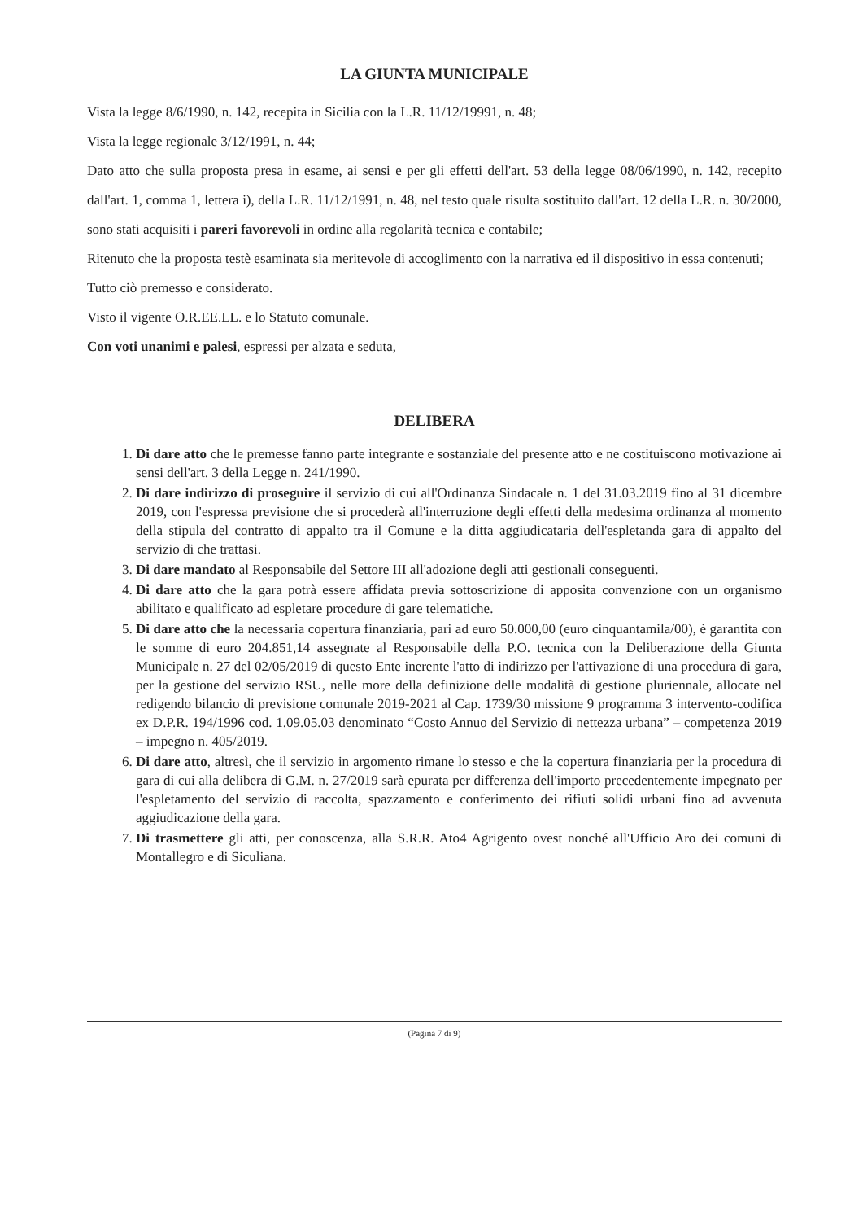LA GIUNTA MUNICIPALE
Vista la legge 8/6/1990, n. 142, recepita in Sicilia con la L.R. 11/12/19991, n. 48;
Vista la legge regionale 3/12/1991, n. 44;
Dato atto che sulla proposta presa in esame, ai sensi e per gli effetti dell'art. 53 della legge 08/06/1990, n. 142, recepito dall'art. 1, comma 1, lettera i), della L.R. 11/12/1991, n. 48, nel testo quale risulta sostituito dall'art. 12 della L.R. n. 30/2000, sono stati acquisiti i pareri favorevoli in ordine alla regolarità tecnica e contabile;
Ritenuto che la proposta testè esaminata sia meritevole di accoglimento con la narrativa ed il dispositivo in essa contenuti;
Tutto ciò premesso e considerato.
Visto il vigente O.R.EE.LL. e lo Statuto comunale.
Con voti unanimi e palesi, espressi per alzata e seduta,
DELIBERA
1. Di dare atto che le premesse fanno parte integrante e sostanziale del presente atto e ne costituiscono motivazione ai sensi dell'art. 3 della Legge n. 241/1990.
2. Di dare indirizzo di proseguire il servizio di cui all'Ordinanza Sindacale n. 1 del 31.03.2019 fino al 31 dicembre 2019, con l'espressa previsione che si procederà all'interruzione degli effetti della medesima ordinanza al momento della stipula del contratto di appalto tra il Comune e la ditta aggiudicataria dell'espletanda gara di appalto del servizio di che trattasi.
3. Di dare mandato al Responsabile del Settore III all'adozione degli atti gestionali conseguenti.
4. Di dare atto che la gara potrà essere affidata previa sottoscrizione di apposita convenzione con un organismo abilitato e qualificato ad espletare procedure di gare telematiche.
5. Di dare atto che la necessaria copertura finanziaria, pari ad euro 50.000,00 (euro cinquantamila/00), è garantita con le somme di euro 204.851,14 assegnate al Responsabile della P.O. tecnica con la Deliberazione della Giunta Municipale n. 27 del 02/05/2019 di questo Ente inerente l'atto di indirizzo per l'attivazione di una procedura di gara, per la gestione del servizio RSU, nelle more della definizione delle modalità di gestione pluriennale, allocate nel redigendo bilancio di previsione comunale 2019-2021 al Cap. 1739/30 missione 9 programma 3 intervento-codifica ex D.P.R. 194/1996 cod. 1.09.05.03 denominato “Costo Annuo del Servizio di nettezza urbana” – competenza 2019 – impegno n. 405/2019.
6. Di dare atto, altresì, che il servizio in argomento rimane lo stesso e che la copertura finanziaria per la procedura di gara di cui alla delibera di G.M. n. 27/2019 sarà epurata per differenza dell'importo precedentemente impegnato per l'espletamento del servizio di raccolta, spazzamento e conferimento dei rifiuti solidi urbani fino ad avvenuta aggiudicazione della gara.
7. Di trasmettere gli atti, per conoscenza, alla S.R.R. Ato4 Agrigento ovest nonché all'Ufficio Aro dei comuni di Montallegro e di Siculiana.
(Pagina 7 di 9)